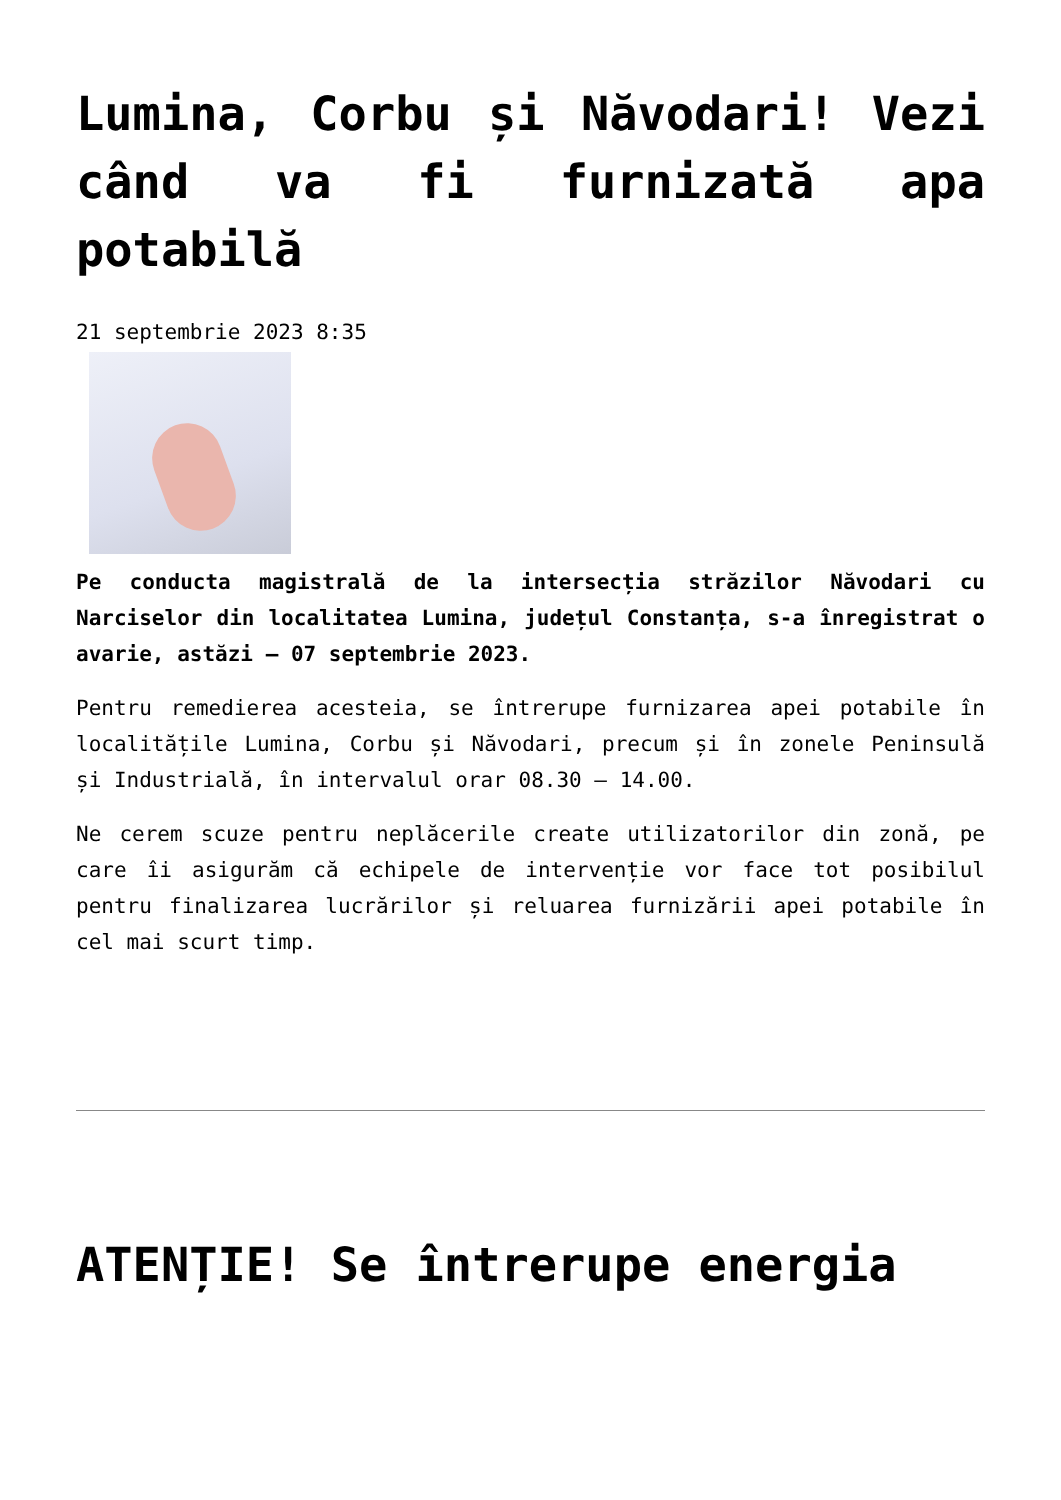Lumina, Corbu și Năvodari! Vezi când va fi furnizată apa potabilă
21 septembrie 2023 8:35
Pe conducta magistrală de la intersecția străzilor Năvodari cu Narciselor din localitatea Lumina, județul Constanța, s-a înregistrat o avarie, astăzi – 07 septembrie 2023.
Pentru remedierea acesteia, se întrerupe furnizarea apei potabile în localitățile Lumina, Corbu și Năvodari, precum și în zonele Peninsulă și Industrială, în intervalul orar 08.30 – 14.00.
Ne cerem scuze pentru neplăcerile create utilizatorilor din zonă, pe care îi asigurăm că echipele de intervenție vor face tot posibilul pentru finalizarea lucrărilor și reluarea furnizării apei potabile în cel mai scurt timp.
ATENȚIE! Se întrerupe energia